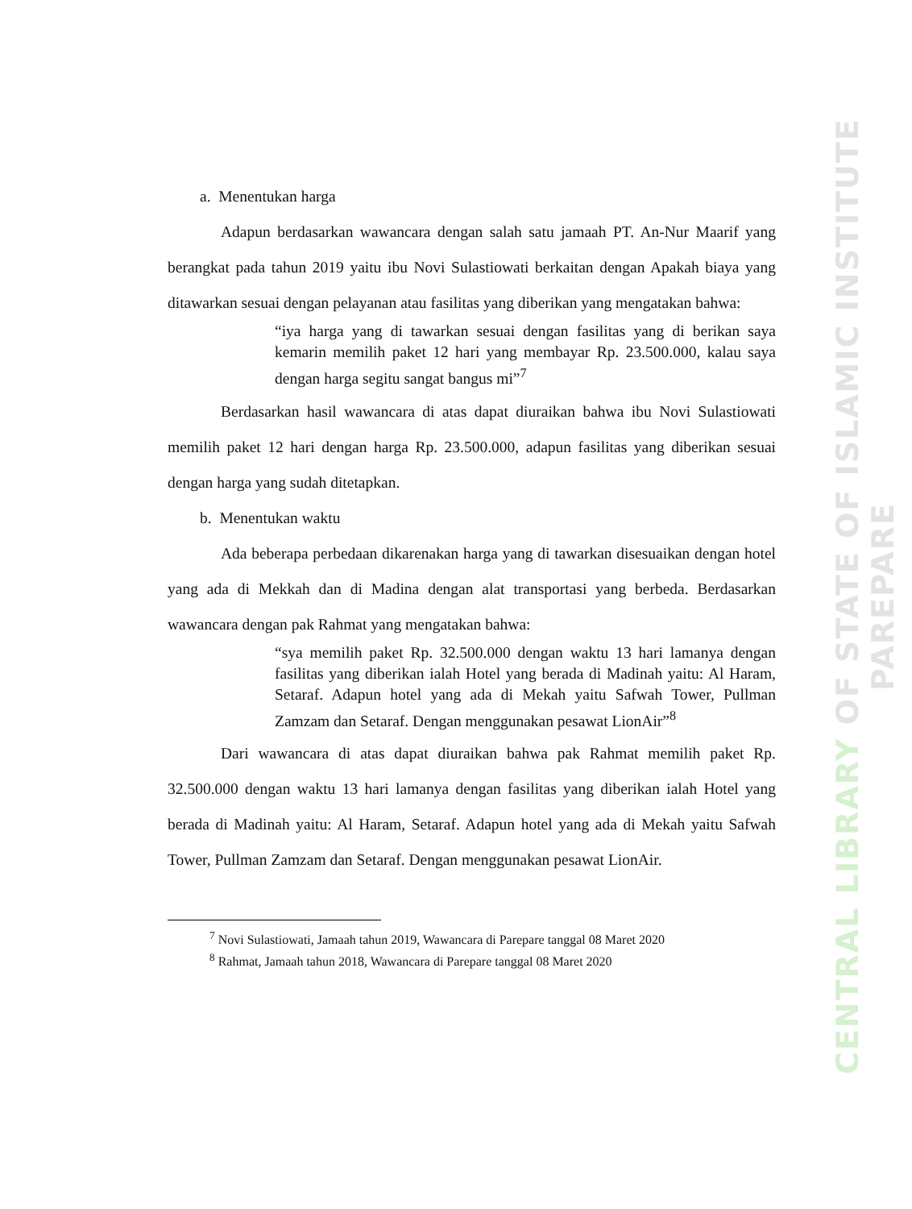CENTRAL LIBRARY OF STATE OF ISLAMIC INSTITUTE PAREPARE
a. Menentukan harga
Adapun berdasarkan wawancara dengan salah satu jamaah PT. An-Nur Maarif yang berangkat pada tahun 2019 yaitu ibu Novi Sulastiowati berkaitan dengan Apakah biaya yang ditawarkan sesuai dengan pelayanan atau fasilitas yang diberikan yang mengatakan bahwa:
“iya harga yang di tawarkan sesuai dengan fasilitas yang di berikan saya kemarin memilih paket 12 hari yang membayar Rp. 23.500.000, kalau saya dengan harga segitu sangat bangus mi”<sup>7</sup>
Berdasarkan hasil wawancara di atas dapat diuraikan bahwa ibu Novi Sulastiowati memilih paket 12 hari dengan harga Rp. 23.500.000, adapun fasilitas yang diberikan sesuai dengan harga yang sudah ditetapkan.
b. Menentukan waktu
Ada beberapa perbedaan dikarenakan harga yang di tawarkan disesuaikan dengan hotel yang ada di Mekkah dan di Madina dengan alat transportasi yang berbeda. Berdasarkan wawancara dengan pak Rahmat yang mengatakan bahwa:
“sya memilih paket Rp. 32.500.000 dengan waktu 13 hari lamanya dengan fasilitas yang diberikan ialah Hotel yang berada di Madinah yaitu: Al Haram, Setaraf. Adapun hotel yang ada di Mekah yaitu Safwah Tower, Pullman Zamzam dan Setaraf. Dengan menggunakan pesawat LionAir”<sup>8</sup>
Dari wawancara di atas dapat diuraikan bahwa pak Rahmat memilih paket Rp. 32.500.000 dengan waktu 13 hari lamanya dengan fasilitas yang diberikan ialah Hotel yang berada di Madinah yaitu: Al Haram, Setaraf. Adapun hotel yang ada di Mekah yaitu Safwah Tower, Pullman Zamzam dan Setaraf. Dengan menggunakan pesawat LionAir.
<sup>7</sup> Novi Sulastiowati, Jamaah tahun 2019, Wawancara di Parepare tanggal 08 Maret 2020
<sup>8</sup> Rahmat, Jamaah tahun 2018, Wawancara di Parepare tanggal 08 Maret 2020